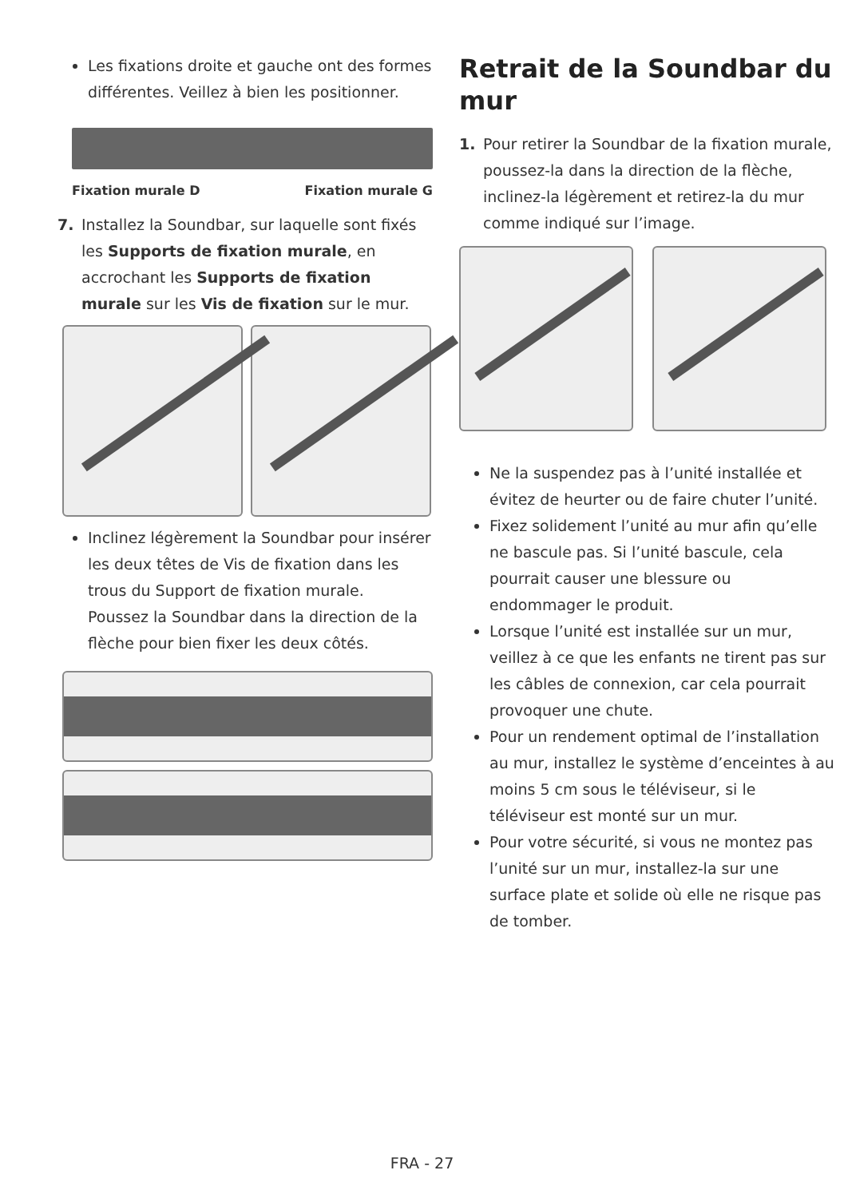Les fixations droite et gauche ont des formes différentes. Veillez à bien les positionner.
Fixation murale D Fixation murale G
7. Installez la Soundbar, sur laquelle sont fixés les Supports de fixation murale, en accrochant les Supports de fixation murale sur les Vis de fixation sur le mur.
Inclinez légèrement la Soundbar pour insérer les deux têtes de Vis de fixation dans les trous du Support de fixation murale.
Poussez la Soundbar dans la direction de la flèche pour bien fixer les deux côtés.
Retrait de la Soundbar du mur
1. Pour retirer la Soundbar de la fixation murale, poussez-la dans la direction de la flèche, inclinez-la légèrement et retirez-la du mur comme indiqué sur l’image.
Ne la suspendez pas à l’unité installée et évitez de heurter ou de faire chuter l’unité.
Fixez solidement l’unité au mur afin qu’elle ne bascule pas. Si l’unité bascule, cela pourrait causer une blessure ou endommager le produit.
Lorsque l’unité est installée sur un mur, veillez à ce que les enfants ne tirent pas sur les câbles de connexion, car cela pourrait provoquer une chute.
Pour un rendement optimal de l’installation au mur, installez le système d’enceintes à au moins 5 cm sous le téléviseur, si le téléviseur est monté sur un mur.
Pour votre sécurité, si vous ne montez pas l’unité sur un mur, installez-la sur une surface plate et solide où elle ne risque pas de tomber.
FRA - 27